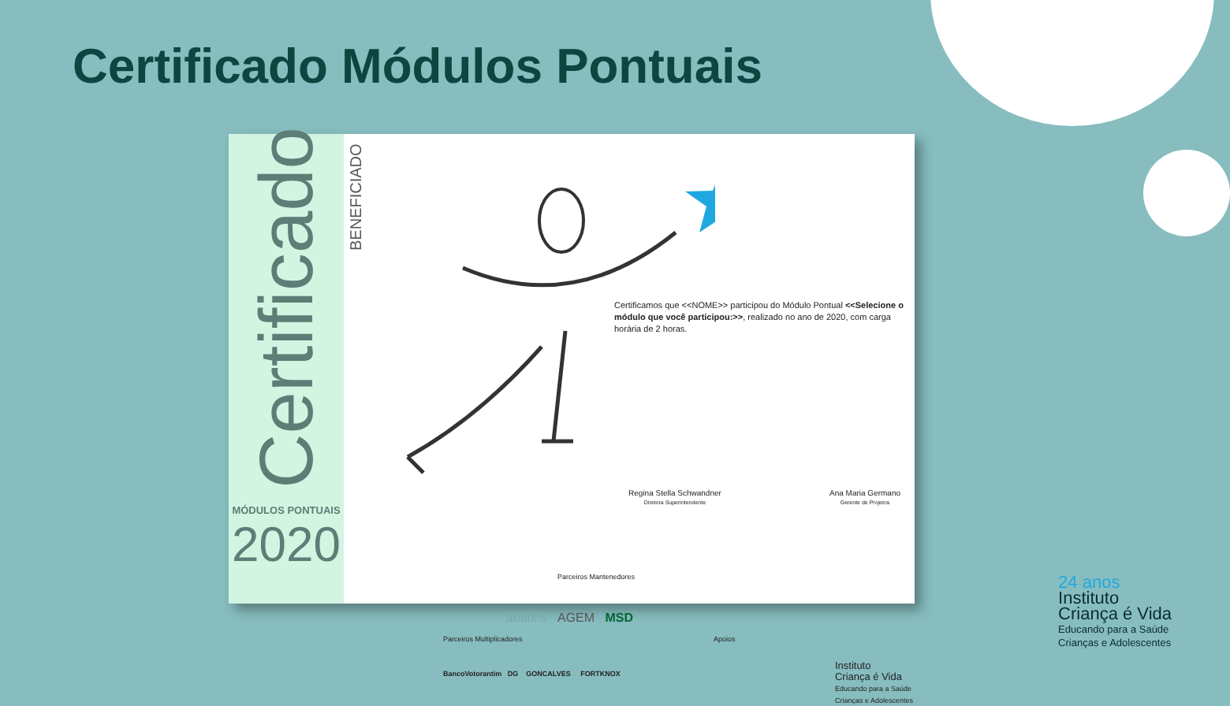Certificado Módulos Pontuais
Certificado
MÓDULOS PONTUAIS
2020
BENEFICIADO
Certificamos que <<NOME>> participou do Módulo Pontual <<Selecione o módulo que você participou:>>, realizado no ano de 2020, com carga horária de 2 horas.
Regina Stella Schwandner
Diretora Superintendente
Ana Maria Germano
Gerente de Projetos
Parceiros Mantenedores
abadhs AGEM MSD
Parceiros Multiplicadores Apoios
BancoVotorantim DG GONCALVES FORTKNOX
Instituto
Criança é Vida
Educando para a Saúde
Crianças e Adolescentes
24 anos
Instituto
Criança é Vida
Educando para a Saúde
Crianças e Adolescentes